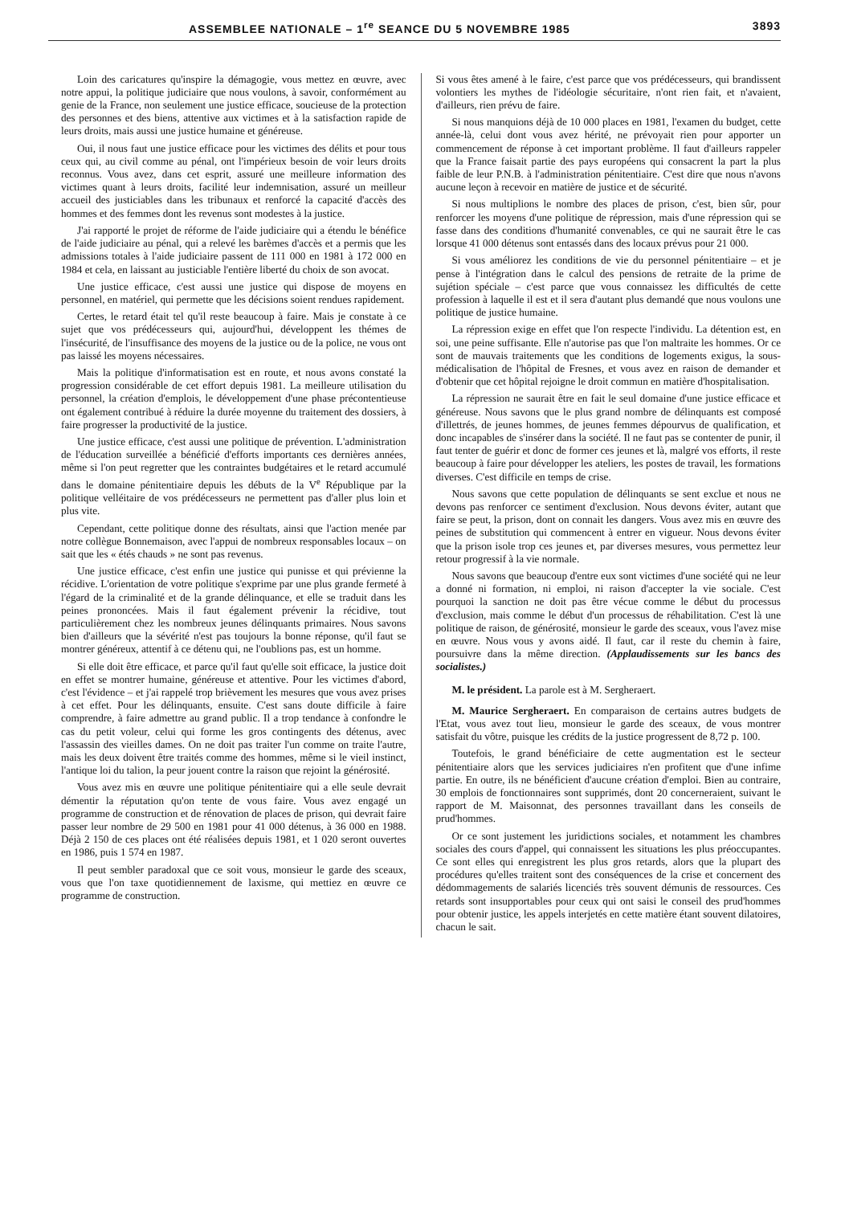ASSEMBLEE NATIONALE – 1<sup>re</sup> SEANCE DU 5 NOVEMBRE 1985 3893
Loin des caricatures qu'inspire la démagogie, vous mettez en œuvre, avec notre appui, la politique judiciaire que nous voulons, à savoir, conformément au genie de la France, non seulement une justice efficace, soucieuse de la protection des personnes et des biens, attentive aux victimes et à la satisfaction rapide de leurs droits, mais aussi une justice humaine et généreuse.
Oui, il nous faut une justice efficace pour les victimes des délits et pour tous ceux qui, au civil comme au pénal, ont l'impérieux besoin de voir leurs droits reconnus. Vous avez, dans cet esprit, assuré une meilleure information des victimes quant à leurs droits, facilité leur indemnisation, assuré un meilleur accueil des justiciables dans les tribunaux et renforcé la capacité d'accès des hommes et des femmes dont les revenus sont modestes à la justice.
J'ai rapporté le projet de réforme de l'aide judiciaire qui a étendu le bénéfice de l'aide judiciaire au pénal, qui a relevé les barèmes d'accès et a permis que les admissions totales à l'aide judiciaire passent de 111 000 en 1981 à 172 000 en 1984 et cela, en laissant au justiciable l'entière liberté du choix de son avocat.
Une justice efficace, c'est aussi une justice qui dispose de moyens en personnel, en matériel, qui permette que les décisions soient rendues rapidement.
Certes, le retard était tel qu'il reste beaucoup à faire. Mais je constate à ce sujet que vos prédécesseurs qui, aujourd'hui, développent les thémes de l'insécurité, de l'insuffisance des moyens de la justice ou de la police, ne vous ont pas laissé les moyens nécessaires.
Mais la politique d'informatisation est en route, et nous avons constaté la progression considérable de cet effort depuis 1981. La meilleure utilisation du personnel, la création d'emplois, le développement d'une phase précontentieuse ont également contribué à réduire la durée moyenne du traitement des dossiers, à faire progresser la productivité de la justice.
Une justice efficace, c'est aussi une politique de prévention. L'administration de l'éducation surveillée a bénéficié d'efforts importants ces dernières années, même si l'on peut regretter que les contraintes budgétaires et le retard accumulé dans le domaine pénitentiaire depuis les débuts de la V<sup>e</sup> République par la politique velléitaire de vos prédécesseurs ne permettent pas d'aller plus loin et plus vite.
Cependant, cette politique donne des résultats, ainsi que l'action menée par notre collègue Bonnemaison, avec l'appui de nombreux responsables locaux – on sait que les « étés chauds » ne sont pas revenus.
Une justice efficace, c'est enfin une justice qui punisse et qui prévienne la récidive. L'orientation de votre politique s'exprime par une plus grande fermeté à l'égard de la criminalité et de la grande délinquance, et elle se traduit dans les peines prononcées. Mais il faut également prévenir la récidive, tout particulièrement chez les nombreux jeunes délinquants primaires. Nous savons bien d'ailleurs que la sévérité n'est pas toujours la bonne réponse, qu'il faut se montrer généreux, attentif à ce détenu qui, ne l'oublions pas, est un homme.
Si elle doit être efficace, et parce qu'il faut qu'elle soit efficace, la justice doit en effet se montrer humaine, généreuse et attentive. Pour les victimes d'abord, c'est l'évidence – et j'ai rappelé trop brièvement les mesures que vous avez prises à cet effet. Pour les délinquants, ensuite. C'est sans doute difficile à faire comprendre, à faire admettre au grand public. Il a trop tendance à confondre le cas du petit voleur, celui qui forme les gros contingents des détenus, avec l'assassin des vieilles dames. On ne doit pas traiter l'un comme on traite l'autre, mais les deux doivent être traités comme des hommes, même si le vieil instinct, l'antique loi du talion, la peur jouent contre la raison que rejoint la générosité.
Vous avez mis en œuvre une politique pénitentiaire qui a elle seule devrait démentir la réputation qu'on tente de vous faire. Vous avez engagé un programme de construction et de rénovation de places de prison, qui devrait faire passer leur nombre de 29 500 en 1981 pour 41 000 détenus, à 36 000 en 1988. Déjà 2 150 de ces places ont été réalisées depuis 1981, et 1 020 seront ouvertes en 1986, puis 1 574 en 1987.
Il peut sembler paradoxal que ce soit vous, monsieur le garde des sceaux, vous que l'on taxe quotidiennement de laxisme, qui mettiez en œuvre ce programme de construction.
Si vous êtes amené à le faire, c'est parce que vos prédécesseurs, qui brandissent volontiers les mythes de l'idéologie sécuritaire, n'ont rien fait, et n'avaient, d'ailleurs, rien prévu de faire.
Si nous manquions déjà de 10 000 places en 1981, l'examen du budget, cette année-là, celui dont vous avez hérité, ne prévoyait rien pour apporter un commencement de réponse à cet important problème. Il faut d'ailleurs rappeler que la France faisait partie des pays européens qui consacrent la part la plus faible de leur P.N.B. à l'administration pénitentiaire. C'est dire que nous n'avons aucune leçon à recevoir en matière de justice et de sécurité.
Si nous multiplions le nombre des places de prison, c'est, bien sûr, pour renforcer les moyens d'une politique de répression, mais d'une répression qui se fasse dans des conditions d'humanité convenables, ce qui ne saurait être le cas lorsque 41 000 détenus sont entassés dans des locaux prévus pour 21 000.
Si vous améliorez les conditions de vie du personnel pénitentiaire – et je pense à l'intégration dans le calcul des pensions de retraite de la prime de sujétion spéciale – c'est parce que vous connaissez les difficultés de cette profession à laquelle il est et il sera d'autant plus demandé que nous voulons une politique de justice humaine.
La répression exige en effet que l'on respecte l'individu. La détention est, en soi, une peine suffisante. Elle n'autorise pas que l'on maltraite les hommes. Or ce sont de mauvais traitements que les conditions de logements exigus, la sous-médicalisation de l'hôpital de Fresnes, et vous avez en raison de demander et d'obtenir que cet hôpital rejoigne le droit commun en matière d'hospitalisation.
La répression ne saurait être en fait le seul domaine d'une justice efficace et généreuse. Nous savons que le plus grand nombre de délinquants est composé d'illettrés, de jeunes hommes, de jeunes femmes dépourvus de qualification, et donc incapables de s'insérer dans la société. Il ne faut pas se contenter de punir, il faut tenter de guérir et donc de former ces jeunes et là, malgré vos efforts, il reste beaucoup à faire pour développer les ateliers, les postes de travail, les formations diverses. C'est difficile en temps de crise.
Nous savons que cette population de délinquants se sent exclue et nous ne devons pas renforcer ce sentiment d'exclusion. Nous devons éviter, autant que faire se peut, la prison, dont on connait les dangers. Vous avez mis en œuvre des peines de substitution qui commencent à entrer en vigueur. Nous devons éviter que la prison isole trop ces jeunes et, par diverses mesures, vous permettez leur retour progressif à la vie normale.
Nous savons que beaucoup d'entre eux sont victimes d'une société qui ne leur a donné ni formation, ni emploi, ni raison d'accepter la vie sociale. C'est pourquoi la sanction ne doit pas être vécue comme le début du processus d'exclusion, mais comme le début d'un processus de réhabilitation. C'est là une politique de raison, de générosité, monsieur le garde des sceaux, vous l'avez mise en œuvre. Nous vous y avons aidé. Il faut, car il reste du chemin à faire, poursuivre dans la même direction. (Applaudissements sur les bancs des socialistes.)
M. le président. La parole est à M. Sergheraert.
M. Maurice Sergheraert. En comparaison de certains autres budgets de l'Etat, vous avez tout lieu, monsieur le garde des sceaux, de vous montrer satisfait du vôtre, puisque les crédits de la justice progressent de 8,72 p. 100.
Toutefois, le grand bénéficiaire de cette augmentation est le secteur pénitentiaire alors que les services judiciaires n'en profitent que d'une infime partie. En outre, ils ne bénéficient d'aucune création d'emploi. Bien au contraire, 30 emplois de fonctionnaires sont supprimés, dont 20 concerneraient, suivant le rapport de M. Maisonnat, des personnes travaillant dans les conseils de prud'hommes.
Or ce sont justement les juridictions sociales, et notamment les chambres sociales des cours d'appel, qui connaissent les situations les plus préoccupantes. Ce sont elles qui enregistrent les plus gros retards, alors que la plupart des procédures qu'elles traitent sont des conséquences de la crise et concernent des dédommagements de salariés licenciés très souvent démunis de ressources. Ces retards sont insupportables pour ceux qui ont saisi le conseil des prud'hommes pour obtenir justice, les appels interjetés en cette matière étant souvent dilatoires, chacun le sait.